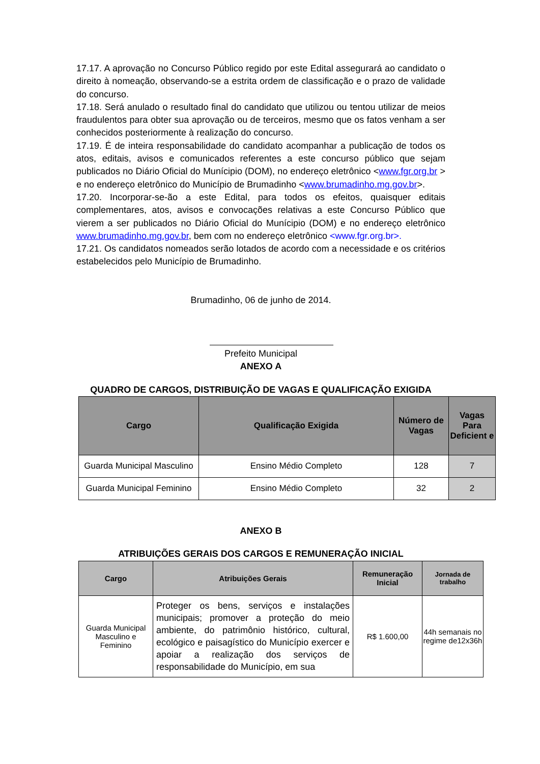17.17. A aprovação no Concurso Público regido por este Edital assegurará ao candidato o direito à nomeação, observando-se a estrita ordem de classificação e o prazo de validade do concurso.
17.18. Será anulado o resultado final do candidato que utilizou ou tentou utilizar de meios fraudulentos para obter sua aprovação ou de terceiros, mesmo que os fatos venham a ser conhecidos posteriormente à realização do concurso.
17.19. É de inteira responsabilidade do candidato acompanhar a publicação de todos os atos, editais, avisos e comunicados referentes a este concurso público que sejam publicados no Diário Oficial do Munícipio (DOM), no endereço eletrônico <www.fgr.org.br > e no endereço eletrônico do Município de Brumadinho <www.brumadinho.mg.gov.br>.
17.20. Incorporar-se-ão a este Edital, para todos os efeitos, quaisquer editais complementares, atos, avisos e convocações relativas a este Concurso Público que vierem a ser publicados no Diário Oficial do Munícipio (DOM) e no endereço eletrônico www.brumadinho.mg.gov.br, bem com no endereço eletrônico <www.fgr.org.br>.
17.21. Os candidatos nomeados serão lotados de acordo com a necessidade e os critérios estabelecidos pelo Município de Brumadinho.
Brumadinho, 06 de junho de 2014.
Prefeito Municipal
ANEXO A
QUADRO DE CARGOS, DISTRIBUIÇÃO DE VAGAS E QUALIFICAÇÃO EXIGIDA
| Cargo | Qualificação Exigida | Número de Vagas | Vagas Para Deficient e |
| --- | --- | --- | --- |
| Guarda Municipal Masculino | Ensino Médio Completo | 128 | 7 |
| Guarda Municipal Feminino | Ensino Médio Completo | 32 | 2 |
ANEXO B
ATRIBUIÇÕES GERAIS DOS CARGOS E REMUNERAÇÃO INICIAL
| Cargo | Atribuições Gerais | Remuneração Inicial | Jornada de trabalho |
| --- | --- | --- | --- |
| Guarda Municipal Masculino e Feminino | Proteger os bens, serviços e instalações municipais; promover a proteção do meio ambiente, do patrimônio histórico, cultural, ecológico e paisagístico do Município exercer e apoiar a realização dos serviços de responsabilidade do Município, em sua | R$ 1.600,00 | 44h semanais no regime de12x36h |